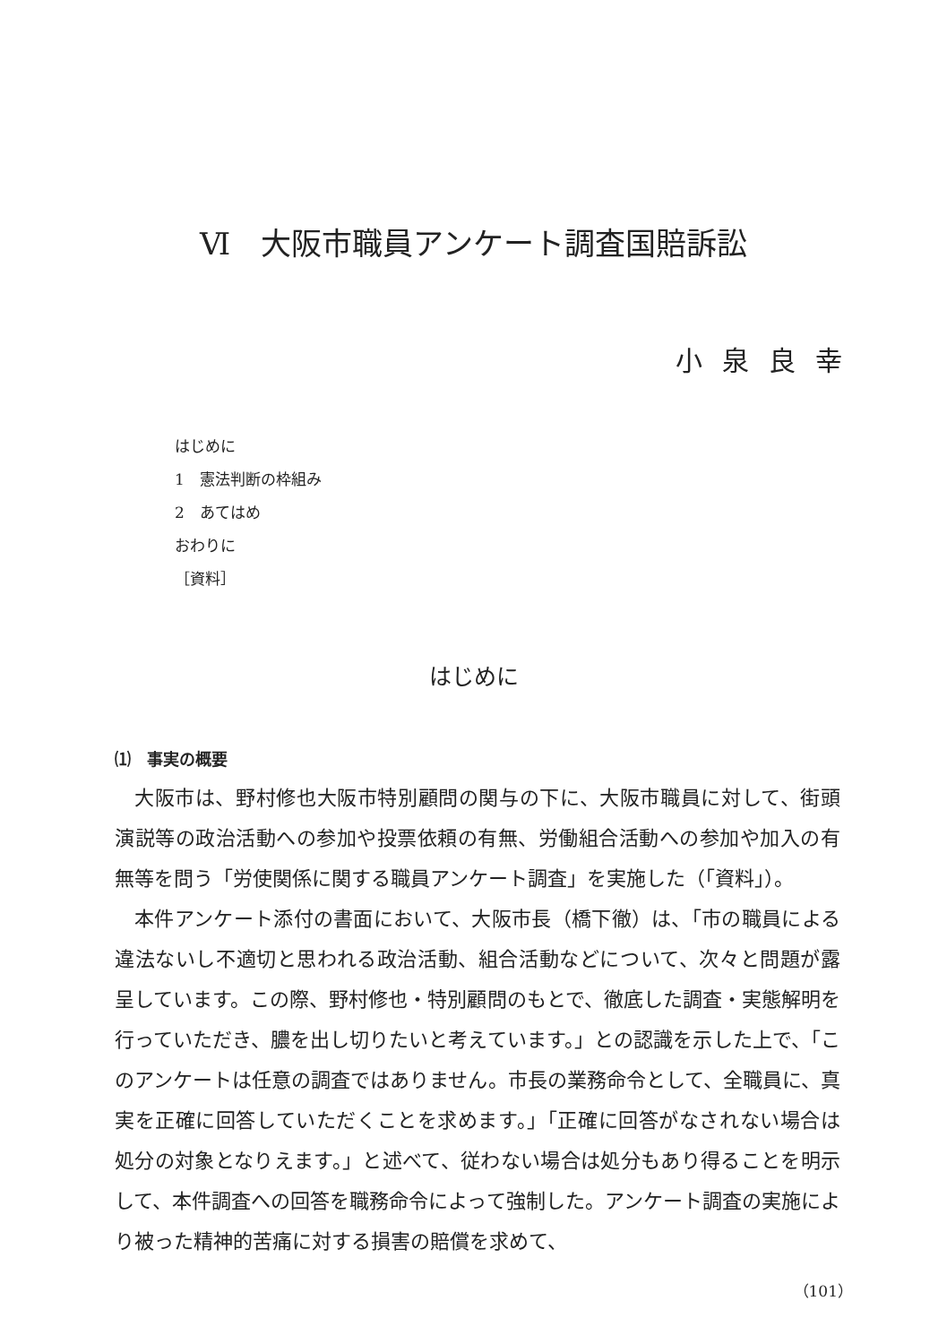Ⅵ　大阪市職員アンケート調査国賠訴訟
小泉良幸
はじめに
1　憲法判断の枠組み
2　あてはめ
おわりに
［資料］
はじめに
⑴　事実の概要
大阪市は、野村修也大阪市特別顧問の関与の下に、大阪市職員に対して、街頭演説等の政治活動への参加や投票依頼の有無、労働組合活動への参加や加入の有無等を問う「労使関係に関する職員アンケート調査」を実施した（「資料」）。
本件アンケート添付の書面において、大阪市長（橋下徹）は、「市の職員による違法ないし不適切と思われる政治活動、組合活動などについて、次々と問題が露呈しています。この際、野村修也・特別顧問のもとで、徹底した調査・実態解明を行っていただき、膿を出し切りたいと考えています。」との認識を示した上で、「このアンケートは任意の調査ではありません。市長の業務命令として、全職員に、真実を正確に回答していただくことを求めます。」「正確に回答がなされない場合は処分の対象となりえます。」と述べて、従わない場合は処分もあり得ることを明示して、本件調査への回答を職務命令によって強制した。アンケート調査の実施により被った精神的苦痛に対する損害の賠償を求めて、
（101）